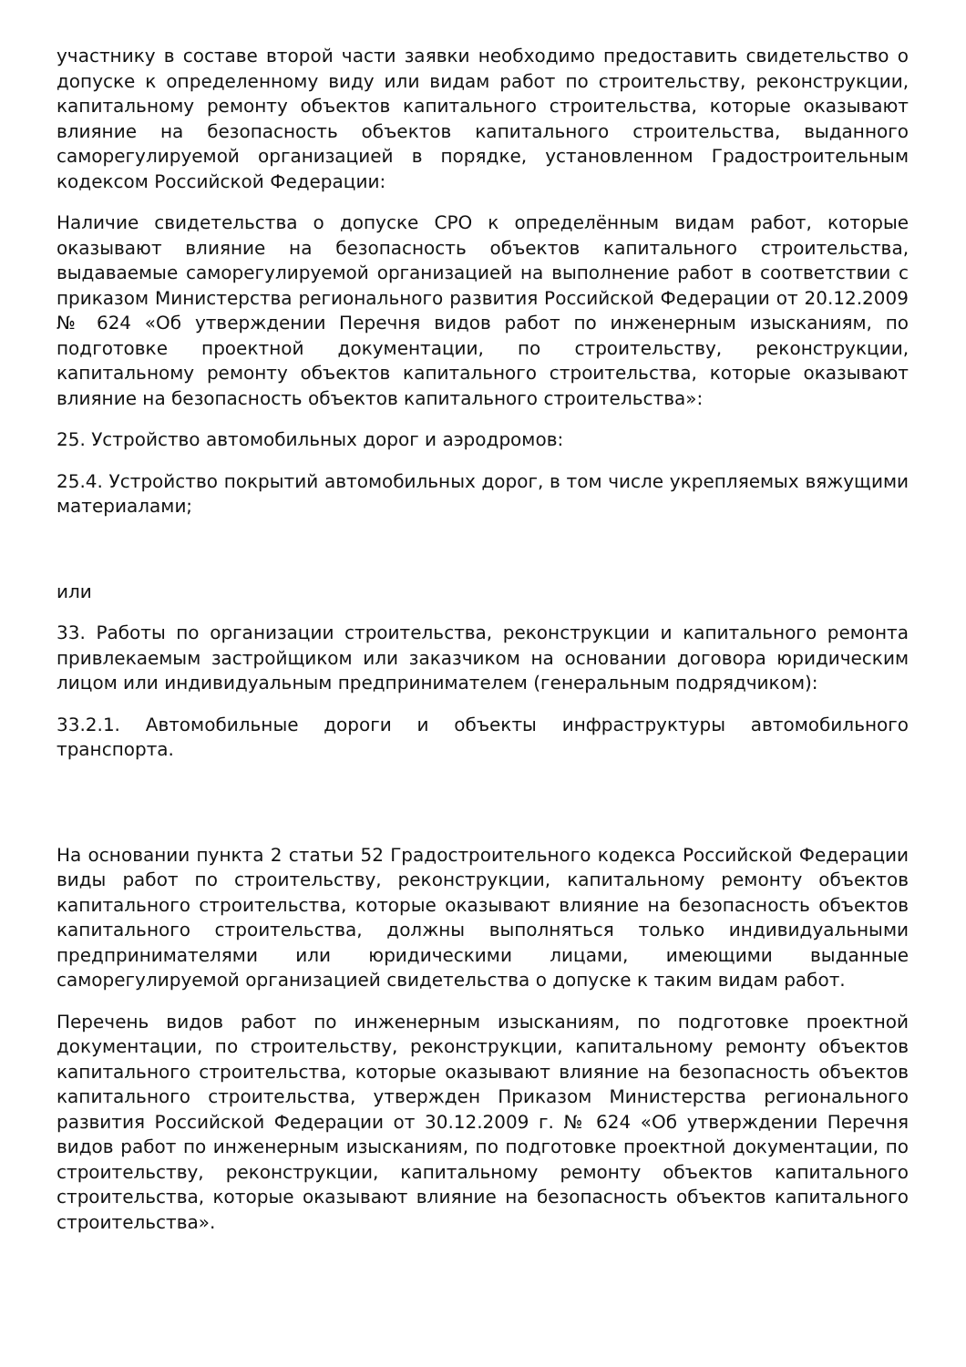участнику в составе второй части заявки необходимо предоставить свидетельство о допуске к определенному виду или видам работ по строительству, реконструкции, капитальному ремонту объектов капитального строительства, которые оказывают влияние на безопасность объектов капитального строительства, выданного саморегулируемой организацией в порядке, установленном Градостроительным кодексом Российской Федерации:
Наличие свидетельства о допуске СРО к определённым видам работ, которые оказывают влияние на безопасность объектов капитального строительства, выдаваемые саморегулируемой организацией на выполнение работ в соответствии с приказом Министерства регионального развития Российской Федерации от 20.12.2009 № 624 «Об утверждении Перечня видов работ по инженерным изысканиям, по подготовке проектной документации, по строительству, реконструкции, капитальному ремонту объектов капитального строительства, которые оказывают влияние на безопасность объектов капитального строительства»:
25. Устройство автомобильных дорог и аэродромов:
25.4. Устройство покрытий автомобильных дорог, в том числе укрепляемых вяжущими материалами;
или
33. Работы по организации строительства, реконструкции и капитального ремонта привлекаемым застройщиком или заказчиком на основании договора юридическим лицом или индивидуальным предпринимателем (генеральным подрядчиком):
33.2.1. Автомобильные дороги и объекты инфраструктуры автомобильного транспорта.
На основании пункта 2 статьи 52 Градостроительного кодекса Российской Федерации виды работ по строительству, реконструкции, капитальному ремонту объектов капитального строительства, которые оказывают влияние на безопасность объектов капитального строительства, должны выполняться только индивидуальными предпринимателями или юридическими лицами, имеющими выданные саморегулируемой организацией свидетельства о допуске к таким видам работ.
Перечень видов работ по инженерным изысканиям, по подготовке проектной документации, по строительству, реконструкции, капитальному ремонту объектов капитального строительства, которые оказывают влияние на безопасность объектов капитального строительства, утвержден Приказом Министерства регионального развития Российской Федерации от 30.12.2009 г. № 624 «Об утверждении Перечня видов работ по инженерным изысканиям, по подготовке проектной документации, по строительству, реконструкции, капитальному ремонту объектов капитального строительства, которые оказывают влияние на безопасность объектов капитального строительства».